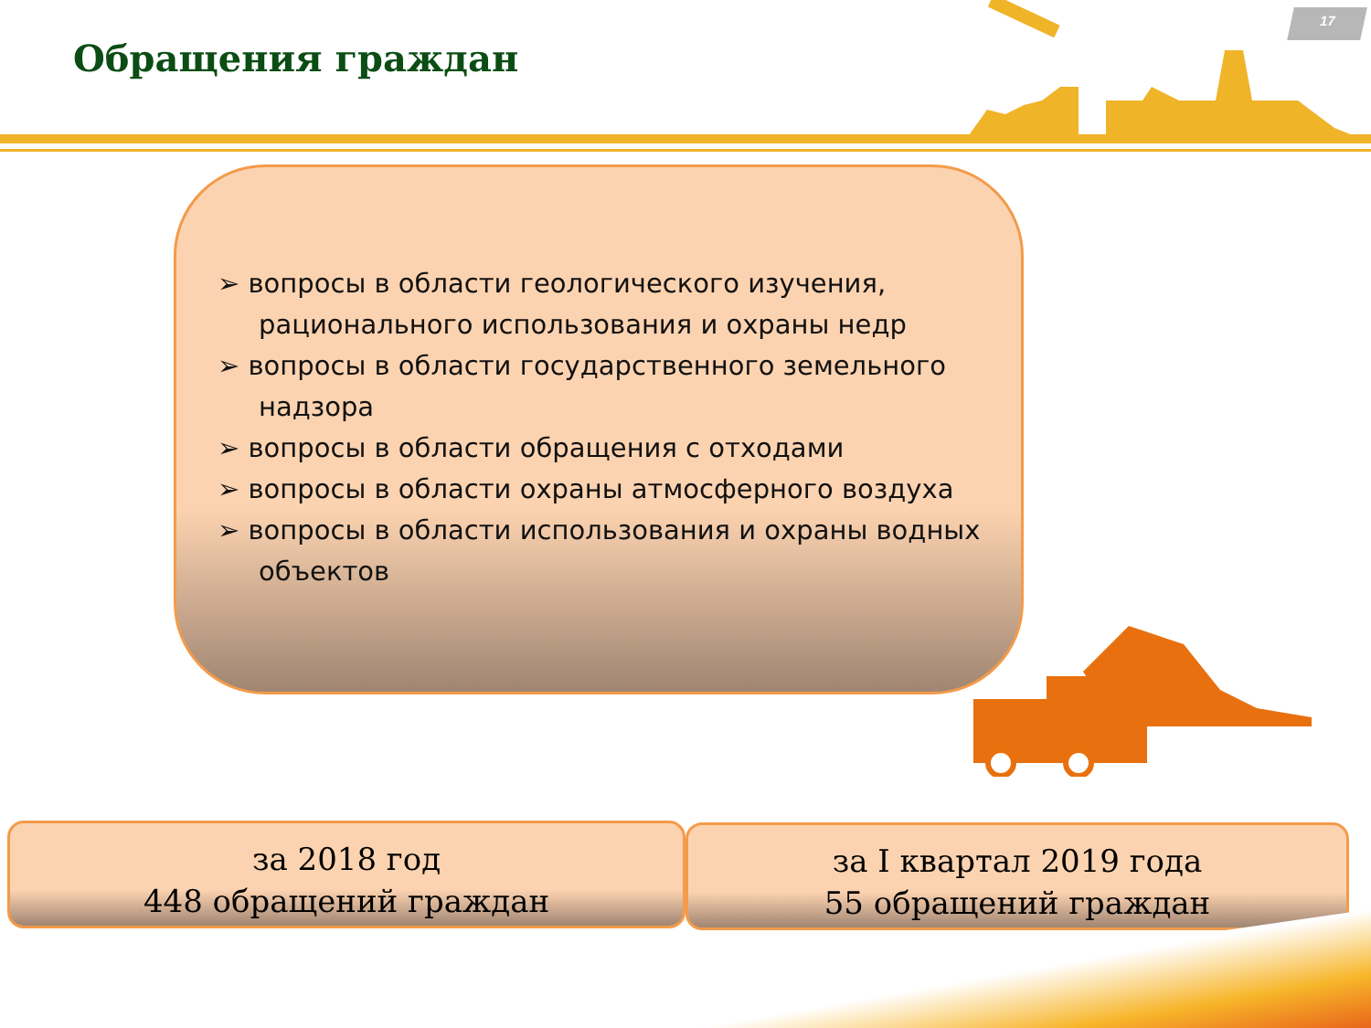17
Обращения граждан
➢ вопросы в области геологического изучения, рационального использования и охраны недр
➢ вопросы в области государственного земельного надзора
➢ вопросы в области обращения с отходами
➢ вопросы в области охраны атмосферного воздуха
➢ вопросы в области использования и охраны водных объектов
за 2018 год
448 обращений граждан
за I квартал 2019 года
55 обращений граждан